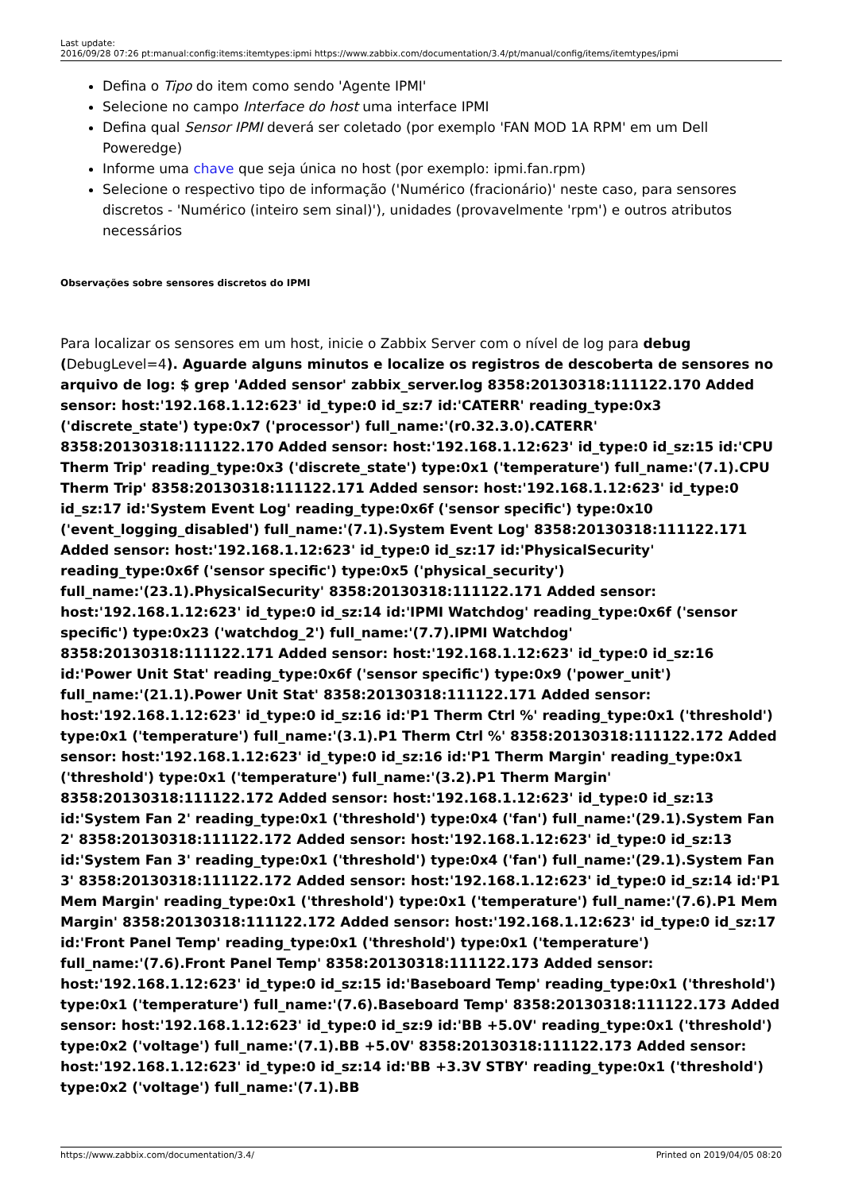Last update:
2016/09/28 07:26
pt:manual:config:items:itemtypes:ipmi https://www.zabbix.com/documentation/3.4/pt/manual/config/items/itemtypes/ipmi
Defina o Tipo do item como sendo 'Agente IPMI'
Selecione no campo Interface do host uma interface IPMI
Defina qual Sensor IPMI deverá ser coletado (por exemplo 'FAN MOD 1A RPM' em um Dell Poweredge)
Informe uma chave que seja única no host (por exemplo: ipmi.fan.rpm)
Selecione o respectivo tipo de informação ('Numérico (fracionário)' neste caso, para sensores discretos - 'Numérico (inteiro sem sinal)'), unidades (provavelmente 'rpm') e outros atributos necessários
Observações sobre sensores discretos do IPMI
Para localizar os sensores em um host, inicie o Zabbix Server com o nível de log para debug (DebugLevel=4). Aguarde alguns minutos e localize os registros de descoberta de sensores no arquivo de log: $ grep 'Added sensor' zabbix_server.log 8358:20130318:111122.170 Added sensor: host:'192.168.1.12:623' id_type:0 id_sz:7 id:'CATERR' reading_type:0x3 ('discrete_state') type:0x7 ('processor') full_name:'(r0.32.3.0).CATERR' 8358:20130318:111122.170 Added sensor: host:'192.168.1.12:623' id_type:0 id_sz:15 id:'CPU Therm Trip' reading_type:0x3 ('discrete_state') type:0x1 ('temperature') full_name:'(7.1).CPU Therm Trip' 8358:20130318:111122.171 Added sensor: host:'192.168.1.12:623' id_type:0 id_sz:17 id:'System Event Log' reading_type:0x6f ('sensor specific') type:0x10 ('event_logging_disabled') full_name:'(7.1).System Event Log' 8358:20130318:111122.171 Added sensor: host:'192.168.1.12:623' id_type:0 id_sz:17 id:'PhysicalSecurity' reading_type:0x6f ('sensor specific') type:0x5 ('physical_security') full_name:'(23.1).PhysicalSecurity' 8358:20130318:111122.171 Added sensor: host:'192.168.1.12:623' id_type:0 id_sz:14 id:'IPMI Watchdog' reading_type:0x6f ('sensor specific') type:0x23 ('watchdog_2') full_name:'(7.7).IPMI Watchdog' 8358:20130318:111122.171 Added sensor: host:'192.168.1.12:623' id_type:0 id_sz:16 id:'Power Unit Stat' reading_type:0x6f ('sensor specific') type:0x9 ('power_unit') full_name:'(21.1).Power Unit Stat' 8358:20130318:111122.171 Added sensor: host:'192.168.1.12:623' id_type:0 id_sz:16 id:'P1 Therm Ctrl %' reading_type:0x1 ('threshold') type:0x1 ('temperature') full_name:'(3.1).P1 Therm Ctrl %' 8358:20130318:111122.172 Added sensor: host:'192.168.1.12:623' id_type:0 id_sz:16 id:'P1 Therm Margin' reading_type:0x1 ('threshold') type:0x1 ('temperature') full_name:'(3.2).P1 Therm Margin' 8358:20130318:111122.172 Added sensor: host:'192.168.1.12:623' id_type:0 id_sz:13 id:'System Fan 2' reading_type:0x1 ('threshold') type:0x4 ('fan') full_name:'(29.1).System Fan 2' 8358:20130318:111122.172 Added sensor: host:'192.168.1.12:623' id_type:0 id_sz:13 id:'System Fan 3' reading_type:0x1 ('threshold') type:0x4 ('fan') full_name:'(29.1).System Fan 3' 8358:20130318:111122.172 Added sensor: host:'192.168.1.12:623' id_type:0 id_sz:14 id:'P1 Mem Margin' reading_type:0x1 ('threshold') type:0x1 ('temperature') full_name:'(7.6).P1 Mem Margin' 8358:20130318:111122.172 Added sensor: host:'192.168.1.12:623' id_type:0 id_sz:17 id:'Front Panel Temp' reading_type:0x1 ('threshold') type:0x1 ('temperature') full_name:'(7.6).Front Panel Temp' 8358:20130318:111122.173 Added sensor: host:'192.168.1.12:623' id_type:0 id_sz:15 id:'Baseboard Temp' reading_type:0x1 ('threshold') type:0x1 ('temperature') full_name:'(7.6).Baseboard Temp' 8358:20130318:111122.173 Added sensor: host:'192.168.1.12:623' id_type:0 id_sz:9 id:'BB +5.0V' reading_type:0x1 ('threshold') type:0x2 ('voltage') full_name:'(7.1).BB +5.0V' 8358:20130318:111122.173 Added sensor: host:'192.168.1.12:623' id_type:0 id_sz:14 id:'BB +3.3V STBY' reading_type:0x1 ('threshold') type:0x2 ('voltage') full_name:'(7.1).BB
https://www.zabbix.com/documentation/3.4/ Printed on 2019/04/05 08:20